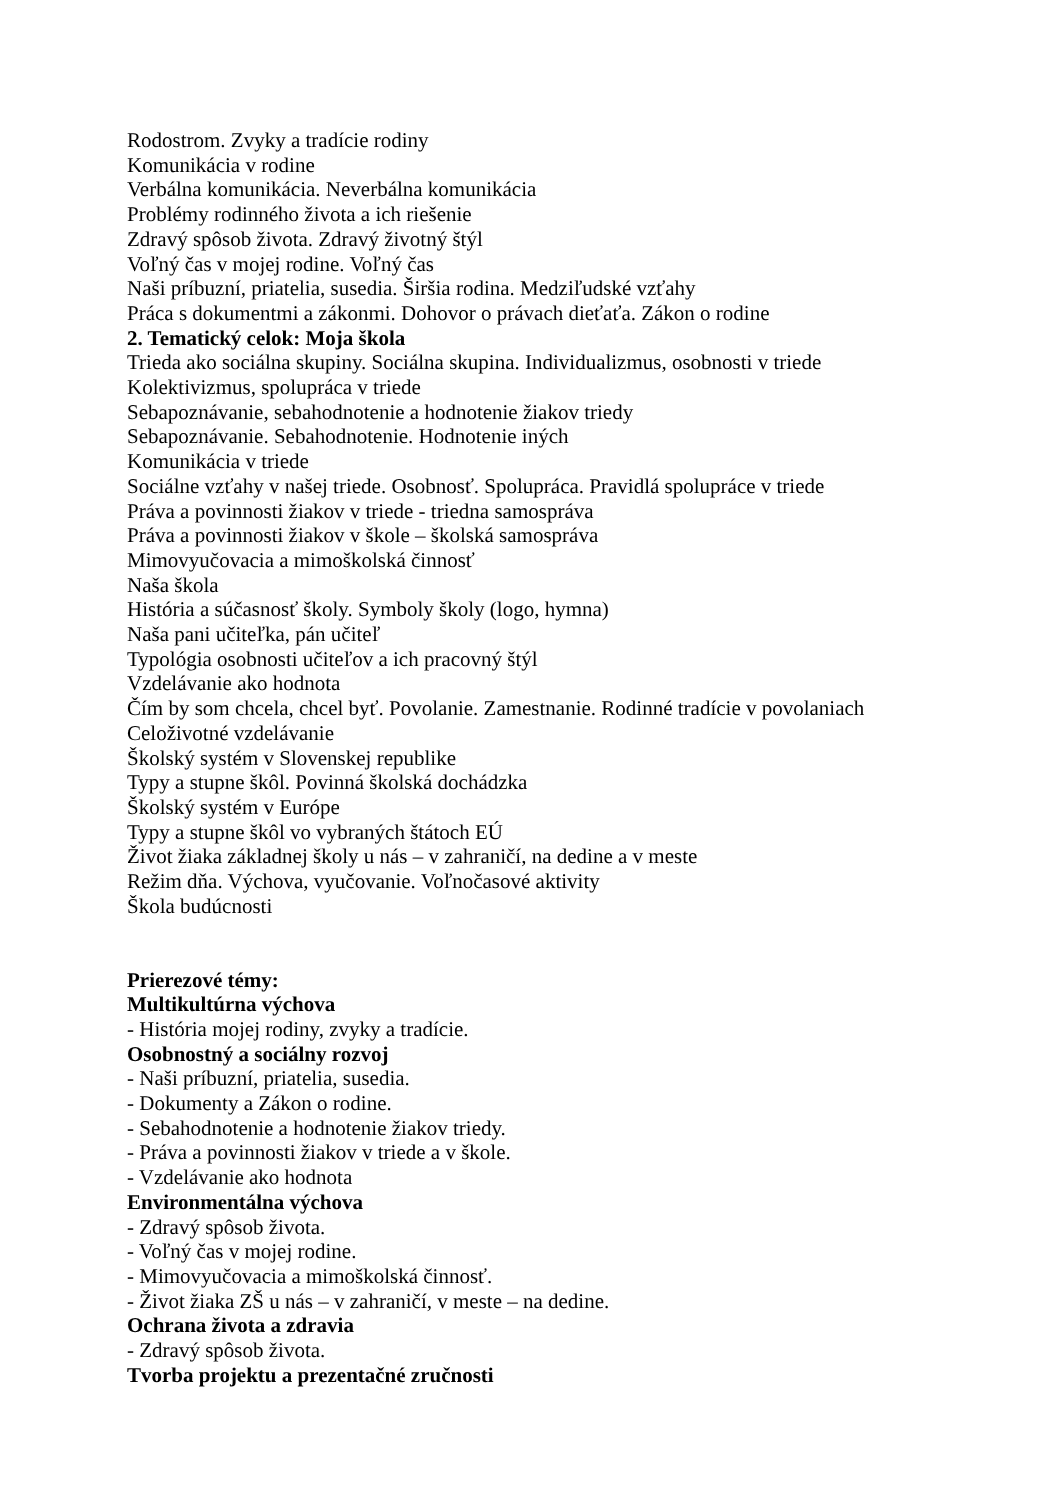Rodostrom. Zvyky a tradície rodiny
Komunikácia v rodine
Verbálna komunikácia. Neverbálna komunikácia
Problémy rodinného života a ich riešenie
Zdravý spôsob života. Zdravý životný štýl
Voľný čas v mojej rodine. Voľný čas
Naši príbuzní, priatelia, susedia. Širšia rodina. Medziľudské vzťahy
Práca s dokumentmi a zákonmi. Dohovor o právach dieťaťa. Zákon o rodine
2. Tematický celok: Moja škola
Trieda ako sociálna skupiny. Sociálna skupina. Individualizmus, osobnosti v triede
Kolektivizmus, spolupráca v triede
Sebapoznávanie, sebahodnotenie a hodnotenie žiakov triedy
Sebapoznávanie. Sebahodnotenie. Hodnotenie iných
Komunikácia v triede
Sociálne vzťahy v našej triede. Osobnosť. Spolupráca. Pravidlá spolupráce v triede
Práva a povinnosti žiakov v triede - triedna samospráva
Práva a povinnosti žiakov v škole – školská samospráva
Mimovyučovacia a mimoškolská činnosť
Naša škola
História a súčasnosť školy. Symboly školy (logo, hymna)
Naša pani učiteľka, pán učiteľ
Typológia osobnosti učiteľov a ich pracovný štýl
Vzdelávanie ako hodnota
Čím by som chcela, chcel byť. Povolanie. Zamestnanie. Rodinné tradície v povolaniach
Celoživotné vzdelávanie
Školský systém v Slovenskej republike
Typy a stupne škôl. Povinná školská dochádzka
Školský systém v Európe
Typy a stupne škôl vo vybraných štátoch EÚ
Život žiaka základnej školy u nás – v zahraničí, na dedine a v meste
Režim dňa. Výchova, vyučovanie. Voľnočasové aktivity
Škola budúcnosti
Prierezové témy:
Multikultúrna výchova
- História mojej rodiny, zvyky a tradície.
Osobnostný a sociálny rozvoj
- Naši príbuzní, priatelia, susedia.
- Dokumenty a Zákon o rodine.
- Sebahodnotenie a hodnotenie žiakov triedy.
- Práva a povinnosti žiakov v triede a v škole.
- Vzdelávanie ako hodnota
Environmentálna výchova
- Zdravý spôsob života.
- Voľný čas v mojej rodine.
- Mimovyučovacia a mimoškolská činnosť.
- Život žiaka ZŠ u nás – v zahraničí, v meste – na dedine.
Ochrana života a zdravia
- Zdravý spôsob života.
Tvorba projektu a prezentačné zručnosti